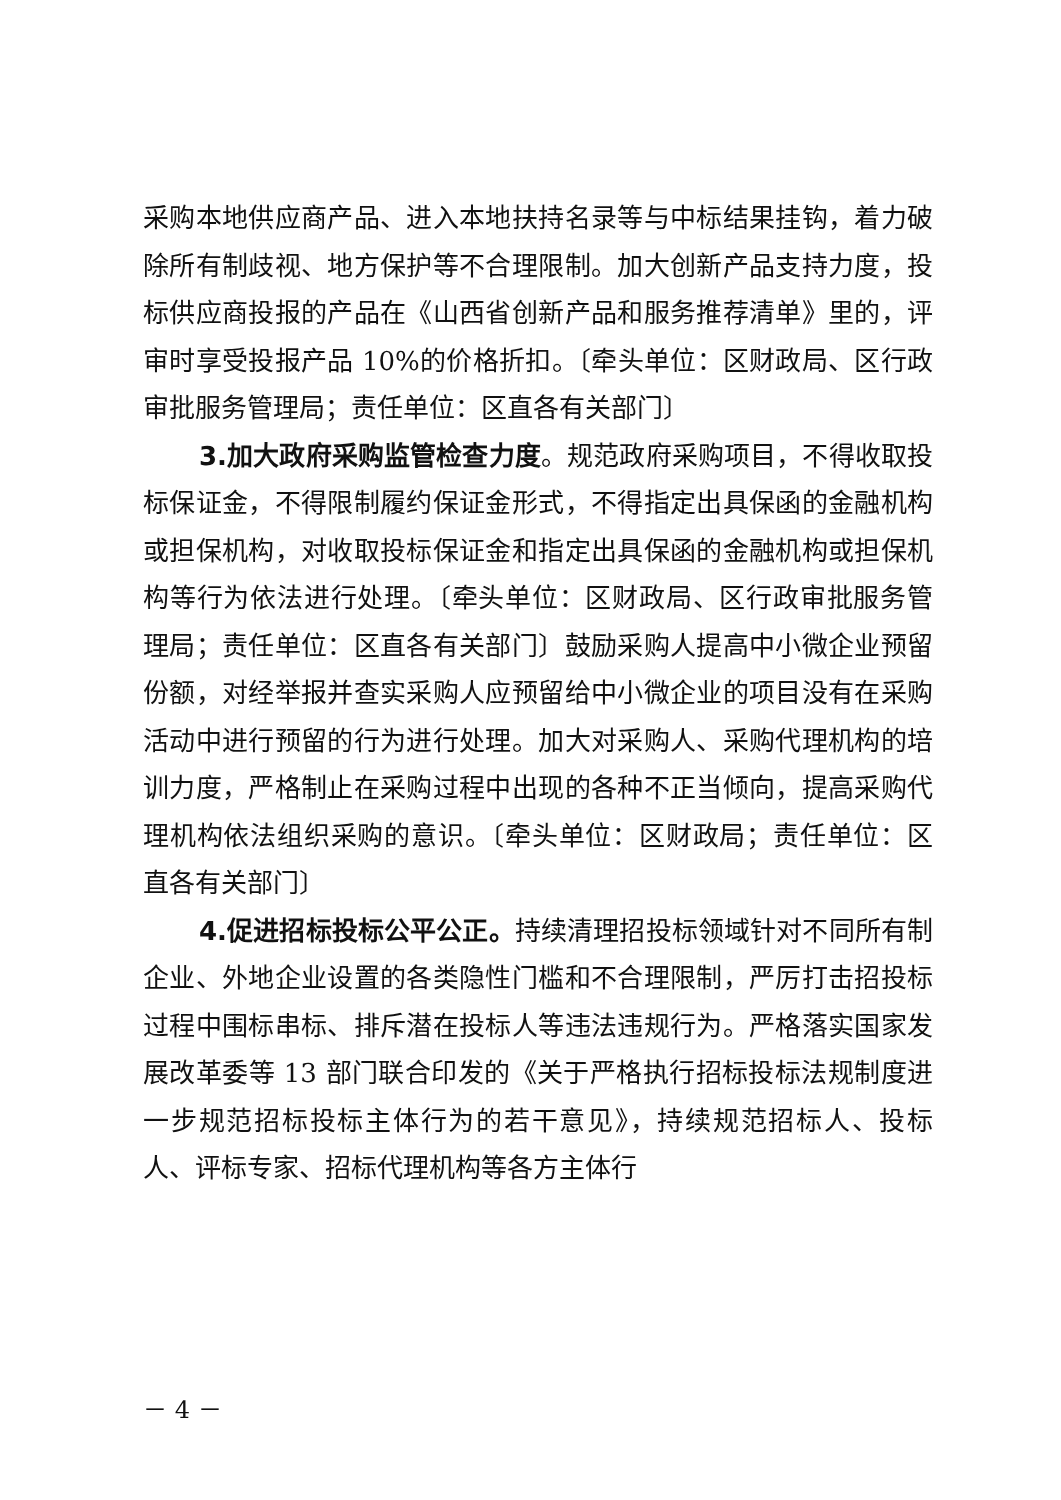采购本地供应商产品、进入本地扶持名录等与中标结果挂钩，着力破除所有制歧视、地方保护等不合理限制。加大创新产品支持力度，投标供应商投报的产品在《山西省创新产品和服务推荐清单》里的，评审时享受投报产品 10%的价格折扣。〔牵头单位：区财政局、区行政审批服务管理局；责任单位：区直各有关部门〕
3.加大政府采购监管检查力度。规范政府采购项目，不得收取投标保证金，不得限制履约保证金形式，不得指定出具保函的金融机构或担保机构，对收取投标保证金和指定出具保函的金融机构或担保机构等行为依法进行处理。〔牵头单位：区财政局、区行政审批服务管理局；责任单位：区直各有关部门〕鼓励采购人提高中小微企业预留份额，对经举报并查实采购人应预留给中小微企业的项目没有在采购活动中进行预留的行为进行处理。加大对采购人、采购代理机构的培训力度，严格制止在采购过程中出现的各种不正当倾向，提高采购代理机构依法组织采购的意识。〔牵头单位：区财政局；责任单位：区直各有关部门〕
4.促进招标投标公平公正。持续清理招投标领域针对不同所有制企业、外地企业设置的各类隐性门槛和不合理限制，严厉打击招投标过程中围标串标、排斥潜在投标人等违法违规行为。严格落实国家发展改革委等 13 部门联合印发的《关于严格执行招标投标法规制度进一步规范招标投标主体行为的若干意见》，持续规范招标人、投标人、评标专家、招标代理机构等各方主体行
－ 4 －